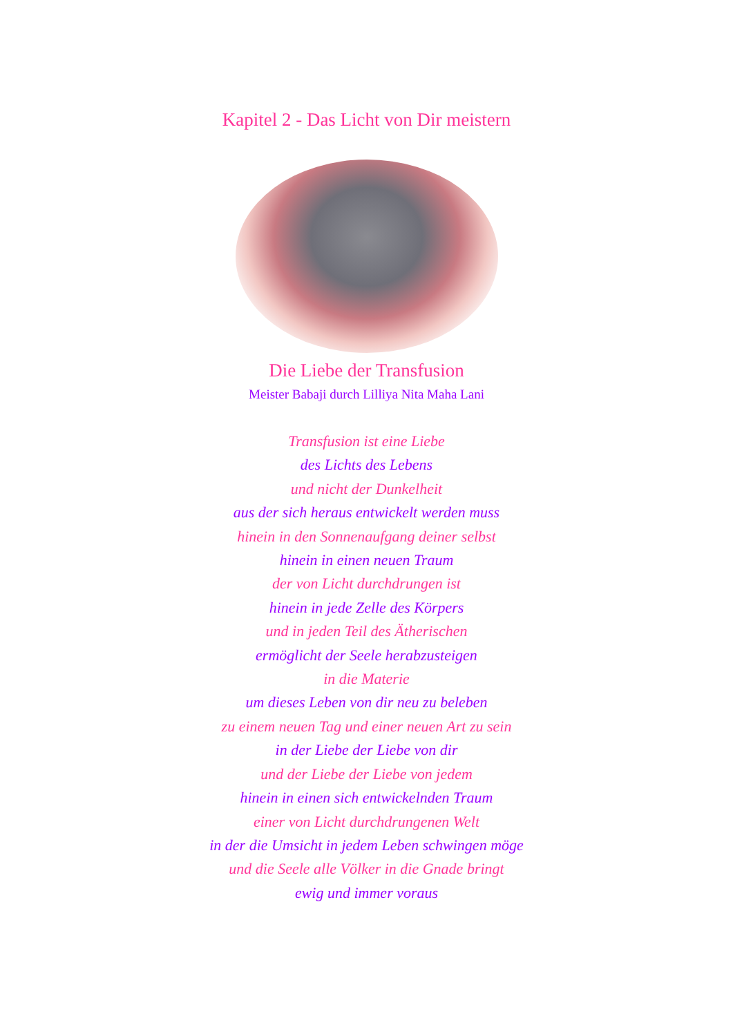Kapitel 2 - Das Licht von Dir meistern
Die Liebe der Transfusion
Meister Babaji durch Lilliya Nita Maha Lani
Transfusion ist eine Liebe
des Lichts des Lebens
und nicht der Dunkelheit
aus der sich heraus entwickelt werden muss
hinein in den Sonnenaufgang deiner selbst
hinein in einen neuen Traum
der von Licht durchdrungen ist
hinein in jede Zelle des Körpers
und in jeden Teil des Ätherischen
ermöglicht der Seele herabzusteigen
in die Materie
um dieses Leben von dir neu zu beleben
zu einem neuen Tag und einer neuen Art zu sein
in der Liebe der Liebe von dir
und der Liebe der Liebe von jedem
hinein in einen sich entwickelnden Traum
einer von Licht durchdrungenen Welt
in der die Umsicht in jedem Leben schwingen möge
und die Seele alle Völker in die Gnade bringt
ewig und immer voraus